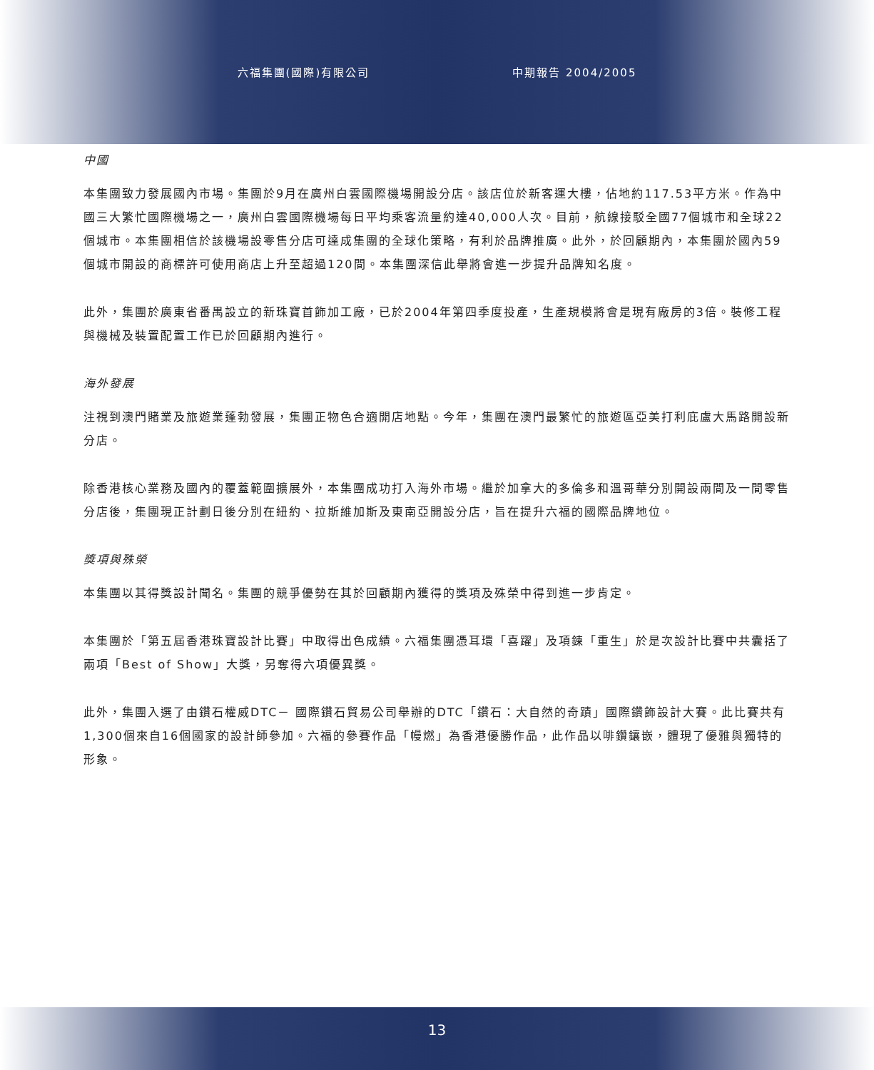六福集團(國際)有限公司 中期報告 2004/2005
中國
本集團致力發展國內市場。集團於9月在廣州白雲國際機場開設分店。該店位於新客運大樓，佔地約117.53平方米。作為中國三大繁忙國際機場之一，廣州白雲國際機場每日平均乘客流量約達40,000人次。目前，航線接駁全國77個城市和全球22個城市。本集團相信於該機場設零售分店可達成集團的全球化策略，有利於品牌推廣。此外，於回顧期內，本集團於國內59個城市開設的商標許可使用商店上升至超過120間。本集團深信此舉將會進一步提升品牌知名度。
此外，集團於廣東省番禺設立的新珠寶首飾加工廠，已於2004年第四季度投產，生產規模將會是現有廠房的3倍。裝修工程與機械及裝置配置工作已於回顧期內進行。
海外發展
注視到澳門賭業及旅遊業蓬勃發展，集團正物色合適開店地點。今年，集團在澳門最繁忙的旅遊區亞美打利庇盧大馬路開設新分店。
除香港核心業務及國內的覆蓋範圍擴展外，本集團成功打入海外市場。繼於加拿大的多倫多和溫哥華分別開設兩間及一間零售分店後，集團現正計劃日後分別在紐約、拉斯維加斯及東南亞開設分店，旨在提升六福的國際品牌地位。
獎項與殊榮
本集團以其得獎設計聞名。集團的競爭優勢在其於回顧期內獲得的獎項及殊榮中得到進一步肯定。
本集團於「第五屆香港珠寶設計比賽」中取得出色成績。六福集團憑耳環「喜躍」及項鍊「重生」於是次設計比賽中共囊括了兩項「Best of Show」大獎，另奪得六項優異獎。
此外，集團入選了由鑽石權威DTC－ 國際鑽石貿易公司舉辦的DTC「鑽石：大自然的奇蹟」國際鑽飾設計大賽。此比賽共有1,300個來自16個國家的設計師參加。六福的參賽作品「幔燃」為香港優勝作品，此作品以啡鑽鑲嵌，體現了優雅與獨特的形象。
13